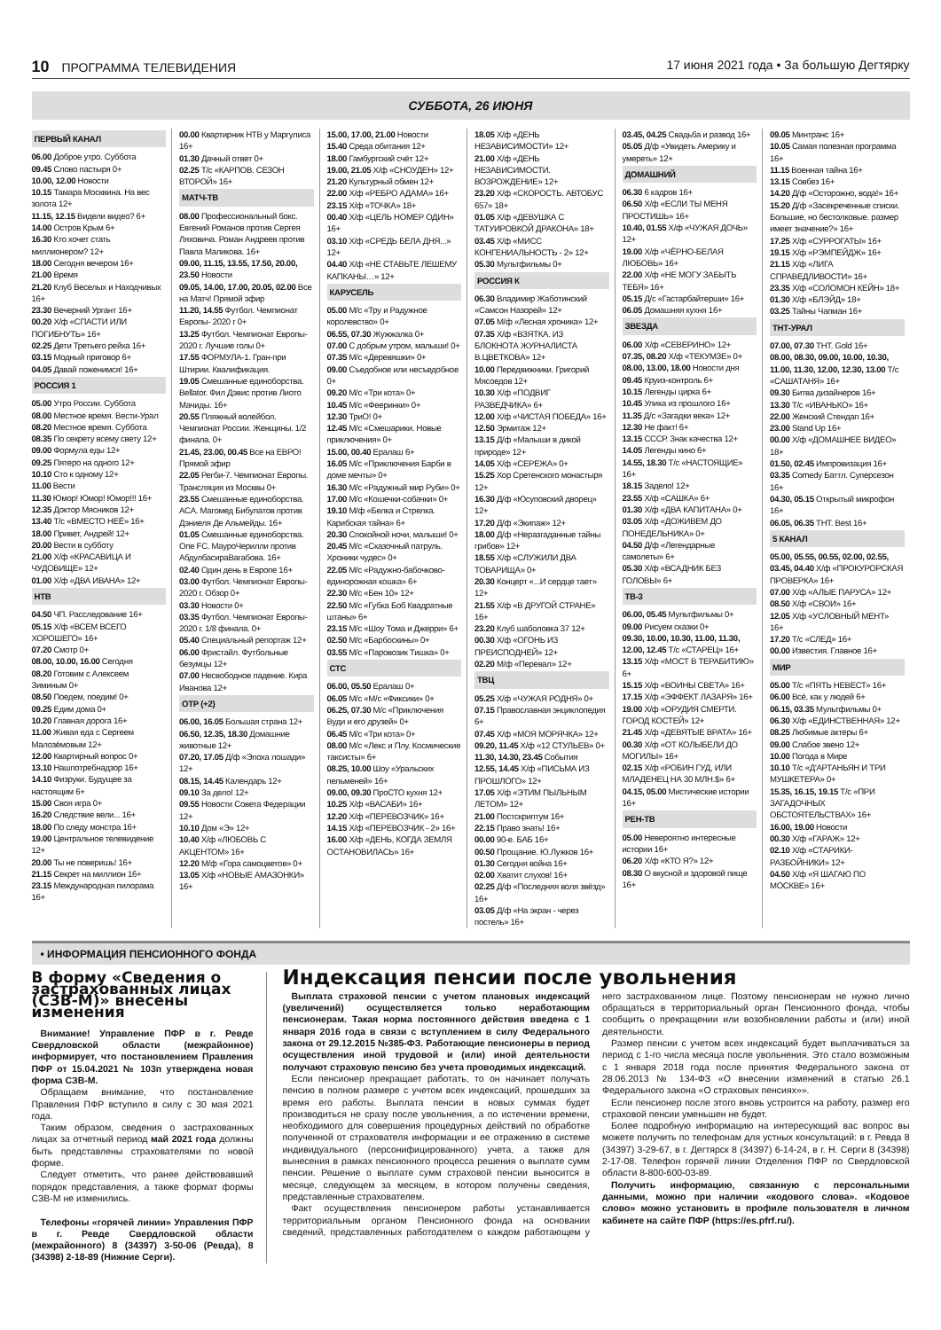10 ПРОГРАММА ТЕЛЕВИДЕНИЯ 17 июня 2021 года • За большую Дегтярку
СУББОТА, 26 ИЮНЯ
ПЕРВЫЙ КАНАЛ
06.00 Доброе утро. Суббота
09.45 Слово пастыря 0+
10.00, 12.00 Новости
10.15 Тамара Москвина. На вес золота 12+
11.15, 12.15 Видели видео? 6+
14.00 Остров Крым 6+
16.30 Кто хочет стать миллионером? 12+
18.00 Сегодня вечером 16+
21.00 Время
21.20 Клуб Веселых и Находчивых 16+
23.30 Вечерний Ургант 16+
00.20 Х/ф «СПАСТИ ИЛИ ПОГИБНУТЬ» 16+
02.25 Дети Третьего рейха 16+
03.15 Модный приговор 6+
04.05 Давай поженимся! 16+
РОССИЯ 1
05.00 Утро России. Суббота
08.00 Местное время. Вести-Урал
08.20 Местное время. Суббота
08.35 По секрету всему свету 12+
09.00 Формула еды 12+
09.25 Пятеро на одного 12+
10.10 Сто к одному 12+
11.00 Вести
11.30 Юмор! Юмор! Юмор!!! 16+
12.35 Доктор Мясников 12+
13.40 Т/с «ВМЕСТО НЕЁ» 16+
18.00 Привет, Андрей! 12+
20.00 Вести в субботу
21.00 Х/ф «КРАСАВИЦА И ЧУДОВИЩЕ» 12+
01.00 Х/ф «ДВА ИВАНА» 12+
НТВ
04.50 ЧП. Расследование 16+
05.15 Х/ф «ВСЕМ ВСЕГО ХОРОШЕГО» 16+
07.20 Смотр 0+
08.00, 10.00, 16.00 Сегодня
08.20 Готовим с Алексеем Зиминым 0+
08.50 Поедем, поедим! 0+
09.25 Едим дома 0+
10.20 Главная дорога 16+
11.00 Живая еда с Сергеем Малозёмовым 12+
12.00 Квартирный вопрос 0+
13.10 Нашпотребнадзор 16+
14.10 Физруки. Будущее за настоящим 6+
15.00 Своя игра 0+
16.20 Следствие вели... 16+
18.00 По следу монстра 16+
19.00 Центральное телевидение 12+
20.00 Ты не поверишь! 16+
21.15 Секрет на миллион 16+
23.15 Международная пилорама 16+
00.00 Квартирник НТВ у Маргулиса 16+
01.30 Дачный ответ 0+
02.25 Т/с «КАРПОВ. СЕЗОН ВТОРОЙ» 16+
МАТЧ-ТВ
08.00 Профессиональный бокс. Евгений Романов против Сергея Ляховича. Роман Андреев против Павла Маликова. 16+
09.00, 11.15, 13.55, 17.50, 20.00, 23.50 Новости
09.05, 14.00, 17.00, 20.05, 02.00 Все на Матч! Прямой эфир
11.20, 14.55 Футбол. Чемпионат Европы- 2020 г 0+
13.25 Футбол. Чемпионат Европы- 2020 г. Лучшие голы 0+
17.55 ФОРМУЛА-1. Гран-при Штирии. Квалификация.
19.05 Смешанные единоборства. Bellator. Фил Дэвис против Лиото Мачиды. 16+
20.55 Пляжный волейбол. Чемпионат России. Женщины. 1/2 финала. 0+
21.45, 23.00, 00.45 Все на ЕВРО! Прямой эфир
22.05 Регби-7. Чемпионат Европы. Трансляция из Москвы 0+
23.55 Смешанные единоборства. ACA. Магомед Бибулатов против Дэниеля Де Альмейды. 16+
01.05 Смешанные единоборства. One FC. МауроЧерилли против АбдулбасираВагабова. 16+
02.40 Один день в Европе 16+
03.00 Футбол. Чемпионат Европы- 2020 г. Обзор 0+
03.30 Новости 0+
03.35 Футбол. Чемпионат Европы- 2020 г. 1/8 финала. 0+
05.40 Специальный репортаж 12+
06.00 Фристайл. Футбольные безумцы 12+
07.00 Несвободное падение. Кира Иванова 12+
ОТР (+2)
06.00, 16.05 Большая страна 12+
06.50, 12.35, 18.30 Домашние животные 12+
07.20, 17.05 Д/ф «Эпоха лошади» 12+
08.15, 14.45 Календарь 12+
09.10 За дело! 12+
09.55 Новости Совета Федерации 12+
10.10 Дом «Э» 12+
10.40 Х/ф «ЛЮБОВЬ С АКЦЕНТОМ» 16+
12.20 М/ф «Гора самоцветов» 0+
13.05 Х/ф «НОВЫЕ АМАЗОНКИ» 16+
15.00, 17.00, 21.00 Новости
15.40 Среда обитания 12+
18.00 Гамбургский счёт 12+
19.00, 21.05 Х/ф «СНОУДЕН» 12+
21.20 Культурный обмен 12+
22.00 Х/ф «РЕБРО АДАМА» 16+
23.15 Х/ф «ТОЧКА» 18+
00.40 Х/ф «ЦЕЛЬ НОМЕР ОДИН» 16+
03.10 Х/ф «СРЕДЬ БЕЛА ДНЯ...» 12+
04.40 Х/ф «НЕ СТАВЬТЕ ЛЕШЕМУ КАПКАНЫ…» 12+
КАРУСЕЛЬ
05.00 М/с «Тру и Радужное королевство» 0+
06.55, 07.30 Жужжалка 0+
07.00 С добрым утром, малыши! 0+
07.35 М/с «Деревяшки» 0+
09.00 Съедобное или несъедобное 0+
09.20 М/с «Три кота» 0+
10.45 М/с «Фееринки» 0+
12.30 ТриО! 0+
12.45 М/с «Смешарики. Новые приключения» 0+
15.00, 00.40 Ералаш 6+
16.05 М/с «Приключения Барби в доме мечты» 0+
16.30 М/с «Радужный мир Руби» 0+
17.00 М/с «Кошечки-собачки» 0+
19.10 М/ф «Белка и Стрелка. Карибская тайна» 6+
20.30 Спокойной ночи, малыши! 0+
20.45 М/с «Сказочный патруль. Хроники чудес» 0+
22.05 М/с «Радужно-бабочково-единорожная кошка» 6+
22.30 М/с «Бен 10» 12+
22.50 М/с «Губка Боб Квадратные штаны» 6+
23.15 М/с «Шоу Тома и Джерри» 6+
02.50 М/с «Барбоскины» 0+
03.55 М/с «Паровозик Тишка» 0+
СТС
06.00, 05.50 Ералаш 0+
06.05 М/с «М/с «Фиксики» 0+
06.25, 07.30 М/с «Приключения Вуди и его друзей» 0+
06.45 М/с «Три кота» 0+
08.00 М/с «Лекс и Плу. Космические таксисты» 6+
08.25, 10.00 Шоу «Уральских пельменей» 16+
09.00, 09.30 ПроСТО кухня 12+
10.25 Х/ф «ВАСАБИ» 16+
12.20 Х/ф «ПЕРЕВОЗЧИК» 16+
14.15 Х/ф «ПЕРЕВОЗЧИК - 2» 16+
16.00 Х/ф «ДЕНЬ, КОГДА ЗЕМЛЯ ОСТАНОВИЛАСЬ» 16+
18.05 Х/ф «ДЕНЬ НЕЗАВИСИМОСТИ» 12+
21.00 Х/ф «ДЕНЬ НЕЗАВИСИМОСТИ. ВОЗРОЖДЕНИЕ» 12+
23.20 Х/ф «СКОРОСТЬ. АВТОБУС 657» 18+
01.05 Х/ф «ДЕВУШКА С ТАТУИРОВКОЙ ДРАКОНА» 18+
03.45 Х/ф «МИСС КОНГЕНИАЛЬНОСТЬ - 2» 12+
05.30 Мультфильмы 0+
РОССИЯ К
06.30 Владимир Жаботинский «Самсон Назорей» 12+
07.05 М/ф «Лесная хроника» 12+
07.35 Х/ф «ВЗЯТКА. ИЗ БЛОКНОТА ЖУРНАЛИСТА В.ЦВЕТКОВА» 12+
10.00 Передвижники. Григорий Мясоедов 12+
10.30 Х/ф «ПОДВИГ РАЗВЕДЧИКА» 6+
12.00 Х/ф «ЧИСТАЯ ПОБЕДА» 16+
12.50 Эрмитаж 12+
13.15 Д/ф «Малыши в дикой природе» 12+
14.05 Х/ф «СЕРЕЖА» 0+
15.25 Хор Сретенского монастыря 12+
16.30 Д/ф «Юсуповский дворец» 12+
17.20 Д/ф «Экипаж» 12+
18.00 Д/ф «Неразгаданные тайны грибов» 12+
18.55 Х/ф «СЛУЖИЛИ ДВА ТОВАРИЩА» 0+
20.30 Концерт «...И сердце тает» 12+
21.55 Х/ф «В ДРУГОЙ СТРАНЕ» 16+
23.20 Клуб шаболовка 37 12+
00.30 Х/ф «ОГОНЬ ИЗ ПРЕИСПОДНЕЙ» 12+
02.20 М/ф «Перевал» 12+
ТВЦ
05.25 Х/ф «ЧУЖАЯ РОДНЯ» 0+
07.15 Православная энциклопедия 6+
07.45 Х/ф «МОЯ МОРЯЧКА» 12+
09.20, 11.45 Х/ф «12 СТУЛЬЕВ» 0+
11.30, 14.30, 23.45 События
12.55, 14.45 Х/ф «ПИСЬМА ИЗ ПРОШЛОГО» 12+
17.05 Х/ф «ЭТИМ ПЫЛЬНЫМ ЛЕТОМ» 12+
21.00 Постскриптум 16+
22.15 Право знать! 16+
00.00 90-е. БАБ 16+
00.50 Прощание. Ю.Лужков 16+
01.30 Сегодня война 16+
02.00 Хватит слухов! 16+
02.25 Д/ф «Последняя воля звёзд» 16+
03.05 Д/ф «На экран - через постель» 16+
03.45, 04.25 Свадьба и развод 16+
05.05 Д/ф «Увидеть Америку и умереть» 12+
ДОМАШНИЙ
06.30 6 кадров 16+
06.50 Х/ф «ЕСЛИ ТЫ МЕНЯ ПРОСТИШЬ» 16+
10.40, 01.55 Х/ф «ЧУЖАЯ ДОЧЬ» 12+
19.00 Х/ф «ЧЁРНО-БЕЛАЯ ЛЮБОВЬ» 16+
22.00 Х/ф «НЕ МОГУ ЗАБЫТЬ ТЕБЯ» 16+
05.15 Д/с «Гастарбайтерши» 16+
06.05 Домашняя кухня 16+
ЗВЕЗДА
06.00 Х/ф «СЕВЕРИНО» 12+
07.35, 08.20 Х/ф «ТЕКУМЗЕ» 0+
08.00, 13.00, 18.00 Новости дня
09.45 Круиз-контроль 6+
10.15 Легенды цирка 6+
10.45 Улика из прошлого 16+
11.35 Д/с «Загадки века» 12+
12.30 Не факт! 6+
13.15 СССР. Знак качества 12+
14.05 Легенды кино 6+
14.55, 18.30 Т/с «НАСТОЯЩИЕ» 16+
18.15 Задело! 12+
23.55 Х/ф «САШКА» 6+
01.30 Х/ф «ДВА КАПИТАНА» 0+
03.05 Х/ф «ДОЖИВЕМ ДО ПОНЕДЕЛЬНИКА» 0+
04.50 Д/ф «Легендарные самолеты» 6+
05.30 Х/ф «ВСАДНИК БЕЗ ГОЛОВЫ» 6+
ТВ-3
06.00, 05.45 Мультфильмы 0+
09.00 Рисуем сказки 0+
09.30, 10.00, 10.30, 11.00, 11.30, 12.00, 12.45 Т/с «СТАРЕЦ» 16+
13.15 Х/ф «МОСТ В ТЕРАБИТИЮ» 6+
15.15 Х/ф «ВОИНЫ СВЕТА» 16+
17.15 Х/ф «ЭФФЕКТ ЛАЗАРЯ» 16+
19.00 Х/ф «ОРУДИЯ СМЕРТИ. ГОРОД КОСТЕЙ» 12+
21.45 Х/ф «ДЕВЯТЫЕ ВРАТА» 16+
00.30 Х/ф «ОТ КОЛЫБЕЛИ ДО МОГИЛЫ» 16+
02.15 Х/ф «РОБИН ГУД, ИЛИ МЛАДЕНЕЦ НА 30 МЛН.$» 6+
04.15, 05.00 Мистические истории 16+
РЕН-ТВ
05.00 Невероятно интересные истории 16+
06.20 Х/ф «КТО Я?» 12+
08.30 О вкусной и здоровой пище 16+
09.05 Минтранс 16+
10.05 Самая полезная программа 16+
11.15 Военная тайна 16+
13.15 Совбез 16+
14.20 Д/ф «Осторожно, вода!» 16+
15.20 Д/ф «Засекреченные списки. Большие, но бестолковые. размер имеет значение?» 16+
17.25 Х/ф «СУРРОГАТЫ» 16+
19.15 Х/ф «РЭМПЕЙДЖ» 16+
21.15 Х/ф «ЛИГА СПРАВЕДЛИВОСТИ» 16+
23.35 Х/ф «СОЛОМОН КЕЙН» 18+
01.30 Х/ф «БЛЭЙД» 18+
03.25 Тайны Чапман 16+
ТНТ-УРАЛ
07.00, 07.30 ТНТ. Gold 16+
08.00, 08.30, 09.00, 10.00, 10.30, 11.00, 11.30, 12.00, 12.30, 13.00 Т/с «САШАТАНЯ» 16+
09.30 Битва дизайнеров 16+
13.30 Т/с «ИВАНЬКО» 16+
22.00 Женский Стендап 16+
23.00 Stand Up 16+
00.00 Х/ф «ДОМАШНЕЕ ВИДЕО» 18+
01.50, 02.45 Импровизация 16+
03.35 Comedy Баттл. Суперсезон 16+
04.30, 05.15 Открытый микрофон 16+
06.05, 06.35 ТНТ. Best 16+
5 КАНАЛ
05.00, 05.55, 00.55, 02.00, 02.55, 03.45, 04.40 Х/ф «ПРОКУРОРСКАЯ ПРОВЕРКА» 16+
07.00 Х/ф «АЛЫЕ ПАРУСА» 12+
08.50 Х/ф «СВОИ» 16+
12.05 Х/ф «УСЛОВНЫЙ МЕНТ» 16+
17.20 Т/с «СЛЕД» 16+
00.00 Известия. Главное 16+
МИР
05.00 Т/с «ПЯТЬ НЕВЕСТ» 16+
06.00 Всё, как у людей 6+
06.15, 03.35 Мультфильмы 0+
06.30 Х/ф «ЕДИНСТВЕННАЯ» 12+
08.25 Любимые актеры 6+
09.00 Слабое звено 12+
10.00 Погода в Мире
10.10 Т/с «Д'АРТАНЬЯН И ТРИ МУШКЕТЕРА» 0+
15.35, 16.15, 19.15 Т/с «ПРИ ЗАГАДОЧНЫХ ОБСТОЯТЕЛЬСТВАХ» 16+
16.00, 19.00 Новости
00.30 Х/ф «ГАРАЖ» 12+
02.10 Х/ф «СТАРИКИ-РАЗБОЙНИКИ» 12+
04.50 Х/ф «Я ШАГАЮ ПО МОСКВЕ» 16+
• ИНФОРМАЦИЯ ПЕНСИОННОГО ФОНДА
В форму «Сведения о застрахованных лицах (СЗВ-М)» внесены изменения
Внимание! Управление ПФР в г. Ревде Свердловской области (межрайонное) информирует, что постановлением Правления ПФР от 15.04.2021 № 103п утверждена новая форма СЗВ-М.
Обращаем внимание, что постановление Правления ПФР вступило в силу с 30 мая 2021 года.
Таким образом, сведения о застрахованных лицах за отчетный период май 2021 года должны быть представлены страхователями по новой форме.
Следует отметить, что ранее действовавший порядок представления, а также формат формы СЗВ-М не изменились.
Телефоны «горячей линии» Управления ПФР в г. Ревде Свердловской области (межрайонного) 8 (34397) 3-50-06 (Ревда), 8 (34398) 2-18-89 (Нижние Серги).
Индексация пенсии после увольнения
Выплата страховой пенсии с учетом плановых индексаций (увеличений) осуществляется только неработающим пенсионерам. Такая норма постоянного действия введена с 1 января 2016 года в связи с вступлением в силу Федерального закона от 29.12.2015 №385-ФЗ. Работающие пенсионеры в период осуществления иной трудовой и (или) иной деятельности получают страховую пенсию без учета проводимых индексаций.
Если пенсионер прекращает работать, то он начинает получать пенсию в полном размере с учетом всех индексаций, прошедших за время его работы. Выплата пенсии в новых суммах будет производиться не сразу после увольнения, а по истечении времени, необходимого для совершения процедурных действий по обработке полученной от страхователя информации и ее отражению в системе индивидуального (персонифицированного) учета, а также для вынесения в рамках пенсионного процесса решения о выплате сумм пенсии. Решение о выплате сумм страховой пенсии выносится в месяце, следующем за месяцем, в котором получены сведения, представленные страхователем.
Факт осуществления пенсионером работы устанавливается территориальным органом Пенсионного фонда на основании сведений, представленных работодателем о каждом работающем у него застрахованном лице. Поэтому пенсионерам не нужно лично обращаться в территориальный орган Пенсионного фонда, чтобы сообщить о прекращении или возобновлении работы и (или) иной деятельности.
Размер пенсии с учетом всех индексаций будет выплачиваться за период с 1-го числа месяца после увольнения. Это стало возможным с 1 января 2018 года после принятия Федерального закона от 28.06.2013 № 134-ФЗ «О внесении изменений в статью 26.1 Федерального закона «О страховых пенсиях»».
Если пенсионер после этого вновь устроится на работу, размер его страховой пенсии уменьшен не будет.
Более подробную информацию на интересующий вас вопрос вы можете получить по телефонам для устных консультаций: в г. Ревда 8 (34397) 3-29-67, в г. Дегтярск 8 (34397) 6-14-24, в г. Н. Серги 8 (34398) 2-17-08. Телефон горячей линии Отделения ПФР по Свердловской области 8-800-600-03-89.
Получить информацию, связанную с персональными данными, можно при наличии «кодового слова». «Кодовое слово» можно установить в профиле пользователя в личном кабинете на сайте ПФР (https://es.pfrf.ru/).